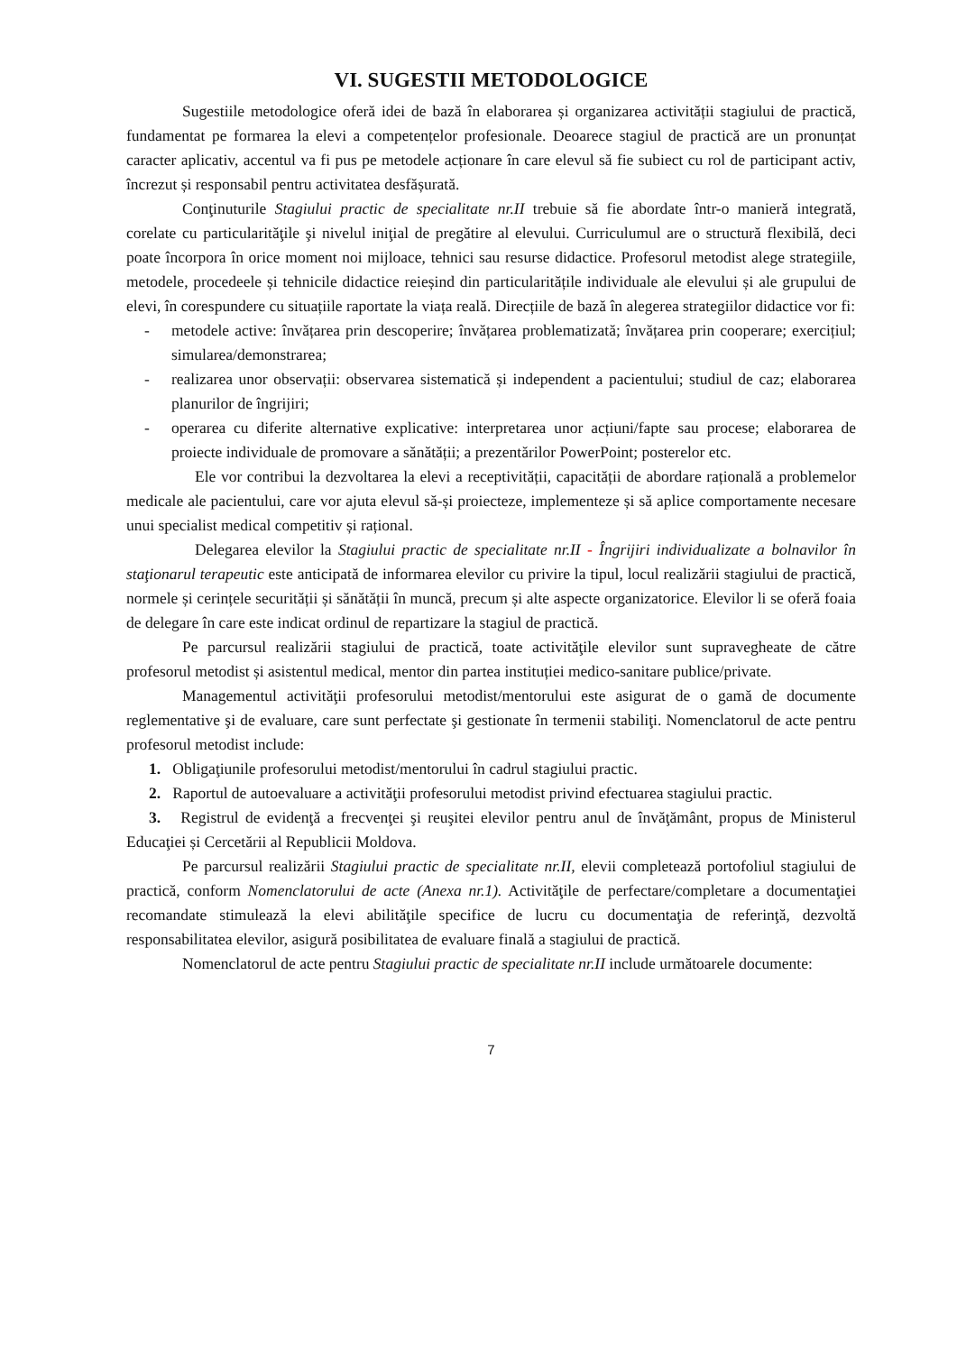VI. SUGESTII METODOLOGICE
Sugestiile metodologice oferă idei de bază în elaborarea și organizarea activității stagiului de practică, fundamentat pe formarea la elevi a competențelor profesionale. Deoarece stagiul de practică are un pronunțat caracter aplicativ, accentul va fi pus pe metodele acționare în care elevul să fie subiect cu rol de participant activ, încrezut și responsabil pentru activitatea desfășurată.
Conţinuturile Stagiului practic de specialitate nr.II trebuie să fie abordate într-o manieră integrată, corelate cu particularităţile şi nivelul iniţial de pregătire al elevului. Curriculumul are o structură flexibilă, deci poate încorpora în orice moment noi mijloace, tehnici sau resurse didactice. Profesorul metodist alege strategiile, metodele, procedeele și tehnicile didactice reieșind din particularitățile individuale ale elevului și ale grupului de elevi, în corespundere cu situațiile raportate la viața reală. Direcțiile de bază în alegerea strategiilor didactice vor fi:
- metodele active: învățarea prin descoperire; învățarea problematizată; învățarea prin cooperare; exercițiul; simularea/demonstrarea;
- realizarea unor observații: observarea sistematică și independent a pacientului; studiul de caz; elaborarea planurilor de îngrijiri;
- operarea cu diferite alternative explicative: interpretarea unor acțiuni/fapte sau procese; elaborarea de proiecte individuale de promovare a sănătății; a prezentărilor PowerPoint; posterelor etc.
Ele vor contribui la dezvoltarea la elevi a receptivității, capacității de abordare rațională a problemelor medicale ale pacientului, care vor ajuta elevul să-și proiecteze, implementeze și să aplice comportamente necesare unui specialist medical competitiv și rațional.
Delegarea elevilor la Stagiului practic de specialitate nr.II - Îngrijiri individualizate a bolnavilor în staţionarul terapeutic este anticipată de informarea elevilor cu privire la tipul, locul realizării stagiului de practică, normele și cerințele securității și sănătății în muncă, precum și alte aspecte organizatorice. Elevilor li se oferă foaia de delegare în care este indicat ordinul de repartizare la stagiul de practică.
Pe parcursul realizării stagiului de practică, toate activităţile elevilor sunt supravegheate de către profesorul metodist și asistentul medical, mentor din partea instituției medico-sanitare publice/private.
Managementul activităţii profesorului metodist/mentorului este asigurat de o gamă de documente reglementative şi de evaluare, care sunt perfectate şi gestionate în termenii stabiliţi. Nomenclatorul de acte pentru profesorul metodist include:
1. Obligaţiunile profesorului metodist/mentorului în cadrul stagiului practic.
2. Raportul de autoevaluare a activităţii profesorului metodist privind efectuarea stagiului practic.
3. Registrul de evidenţă a frecvenţei şi reuşitei elevilor pentru anul de învăţământ, propus de Ministerul Educaţiei și Cercetării al Republicii Moldova.
Pe parcursul realizării Stagiului practic de specialitate nr.II, elevii completează portofoliul stagiului de practică, conform Nomenclatorului de acte (Anexa nr.1). Activităţile de perfectare/completare a documentaţiei recomandate stimulează la elevi abilităţile specifice de lucru cu documentaţia de referinţă, dezvoltă responsabilitatea elevilor, asigură posibilitatea de evaluare finală a stagiului de practică.
Nomenclatorul de acte pentru Stagiului practic de specialitate nr.II include următoarele documente:
7